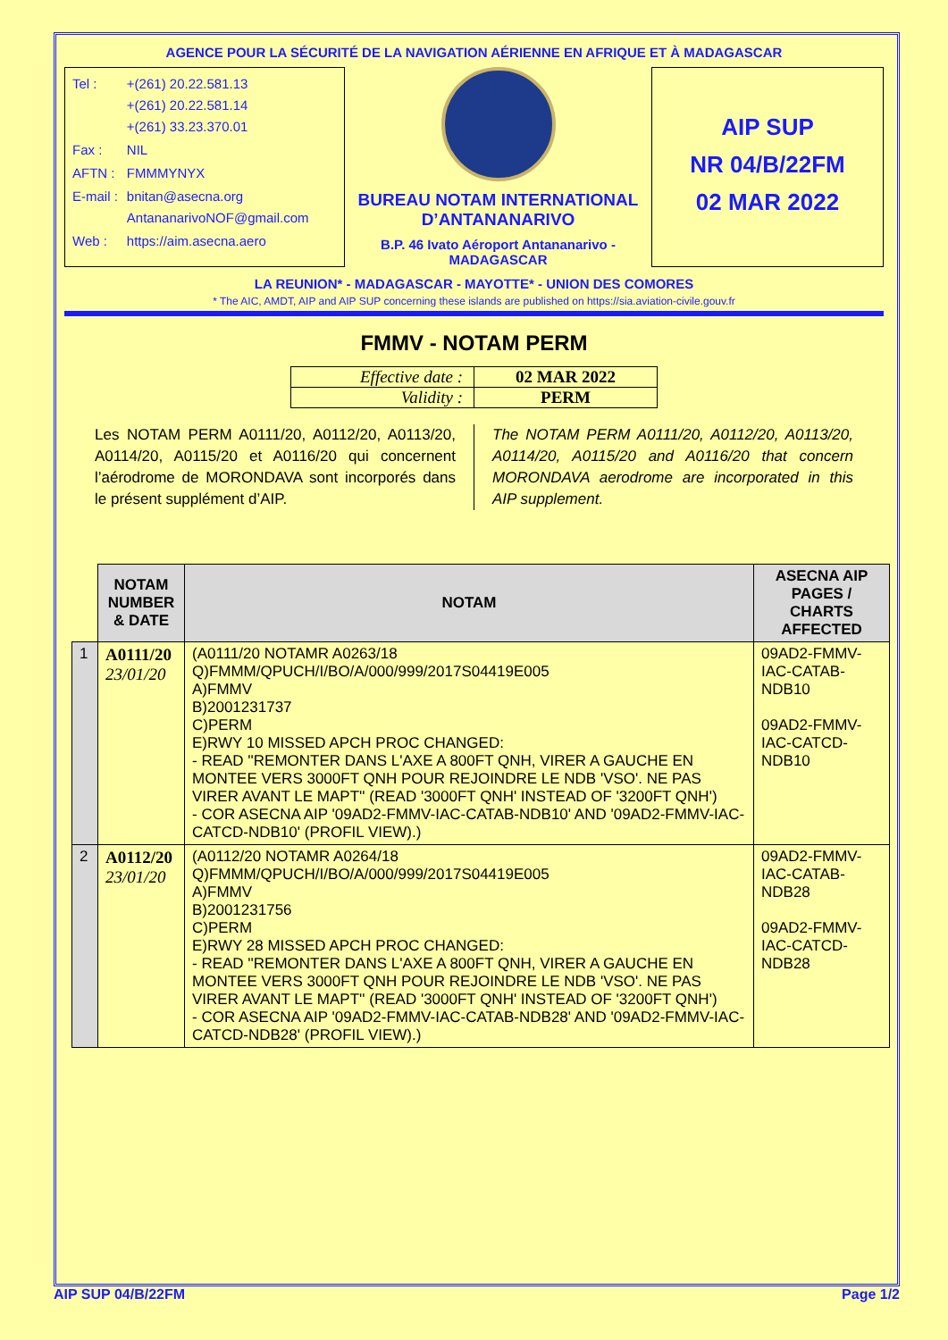AGENCE POUR LA SÉCURITÉ DE LA NAVIGATION AÉRIENNE EN AFRIQUE ET À MADAGASCAR
| Tel : | +(261) 20.22.581.13 +(261) 20.22.581.14 +(261) 33.23.370.01 |
| Fax : | NIL |
| AFTN : | FMMMYNYX |
| E-mail : | bnitan@asecna.org AntananarivoNOF@gmail.com |
| Web : | https://aim.asecna.aero |
BUREAU NOTAM INTERNATIONAL D’ANTANANARIVO
B.P. 46 Ivato Aéroport Antananarivo - MADAGASCAR
AIP SUP
NR 04/B/22FM
02 MAR 2022
LA REUNION* - MADAGASCAR - MAYOTTE* - UNION DES COMORES
* The AIC, AMDT, AIP and AIP SUP concerning these islands are published on https://sia.aviation-civile.gouv.fr
FMMV - NOTAM PERM
| Effective date : | 02 MAR 2022 |
| Validity : | PERM |
Les NOTAM PERM A0111/20, A0112/20, A0113/20, A0114/20, A0115/20 et A0116/20 qui concernent l’aérodrome de MORONDAVA sont incorporés dans le présent supplément d’AIP.
The NOTAM PERM A0111/20, A0112/20, A0113/20, A0114/20, A0115/20 and A0116/20 that concern MORONDAVA aerodrome are incorporated in this AIP supplement.
| | NOTAM NUMBER & DATE | NOTAM | ASECNA AIP PAGES / CHARTS AFFECTED |
| --- | --- | --- | --- |
| 1 | A0111/20 23/01/20 | (A0111/20 NOTAMR A0263/18 Q)FMMM/QPUCH/I/BO/A/000/999/2017S04419E005 A)FMMV B)2001231737 C)PERM E)RWY 10 MISSED APCH PROC CHANGED: - READ ''REMONTER DANS L'AXE A 800FT QNH, VIRER A GAUCHE EN MONTEE VERS 3000FT QNH POUR REJOINDRE LE NDB 'VSO'. NE PAS VIRER AVANT LE MAPT'' (READ '3000FT QNH' INSTEAD OF '3200FT QNH') - COR ASECNA AIP '09AD2-FMMV-IAC-CATAB-NDB10' AND '09AD2-FMMV-IAC-CATCD-NDB10' (PROFIL VIEW).) | 09AD2-FMMV-IAC-CATAB-NDB10 09AD2-FMMV-IAC-CATCD-NDB10 |
| 2 | A0112/20 23/01/20 | (A0112/20 NOTAMR A0264/18 Q)FMMM/QPUCH/I/BO/A/000/999/2017S04419E005 A)FMMV B)2001231756 C)PERM E)RWY 28 MISSED APCH PROC CHANGED: - READ ''REMONTER DANS L'AXE A 800FT QNH, VIRER A GAUCHE EN MONTEE VERS 3000FT QNH POUR REJOINDRE LE NDB 'VSO'. NE PAS VIRER AVANT LE MAPT'' (READ '3000FT QNH' INSTEAD OF '3200FT QNH') - COR ASECNA AIP '09AD2-FMMV-IAC-CATAB-NDB28' AND '09AD2-FMMV-IAC-CATCD-NDB28' (PROFIL VIEW).) | 09AD2-FMMV-IAC-CATAB-NDB28 09AD2-FMMV-IAC-CATCD-NDB28 |
AIP SUP 04/B/22FM Page 1/2